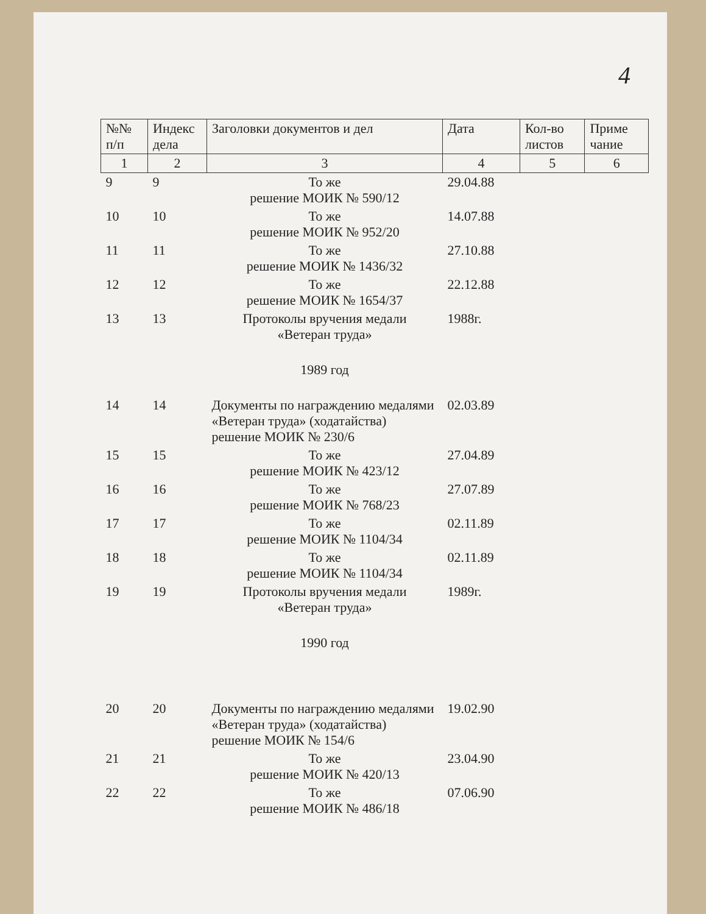4
| №№ п/п | Индекс дела | Заголовки документов и дел | Дата | Кол-во листов | Приме чание |
| --- | --- | --- | --- | --- | --- |
| 1 | 2 | 3 | 4 | 5 | 6 |
| 9 | 9 | То же решение МОИК № 590/12 | 29.04.88 | | |
| 10 | 10 | То же решение МОИК № 952/20 | 14.07.88 | | |
| 11 | 11 | То же решение МОИК № 1436/32 | 27.10.88 | | |
| 12 | 12 | То же решение МОИК № 1654/37 | 22.12.88 | | |
| 13 | 13 | Протоколы вручения медали «Ветеран труда» | 1988г. | | |
| | | 1989 год | | | |
| 14 | 14 | Документы по награждению медалями «Ветеран труда» (ходатайства) решение МОИК № 230/6 | 02.03.89 | | |
| 15 | 15 | То же решение МОИК № 423/12 | 27.04.89 | | |
| 16 | 16 | То же решение МОИК № 768/23 | 27.07.89 | | |
| 17 | 17 | То же решение МОИК № 1104/34 | 02.11.89 | | |
| 18 | 18 | То же решение МОИК № 1104/34 | 02.11.89 | | |
| 19 | 19 | Протоколы вручения медали «Ветеран труда» | 1989г. | | |
| | | 1990 год | | | |
| 20 | 20 | Документы по награждению медалями «Ветеран труда» (ходатайства) решение МОИК № 154/6 | 19.02.90 | | |
| 21 | 21 | То же решение МОИК № 420/13 | 23.04.90 | | |
| 22 | 22 | То же решение МОИК № 486/18 | 07.06.90 | | |